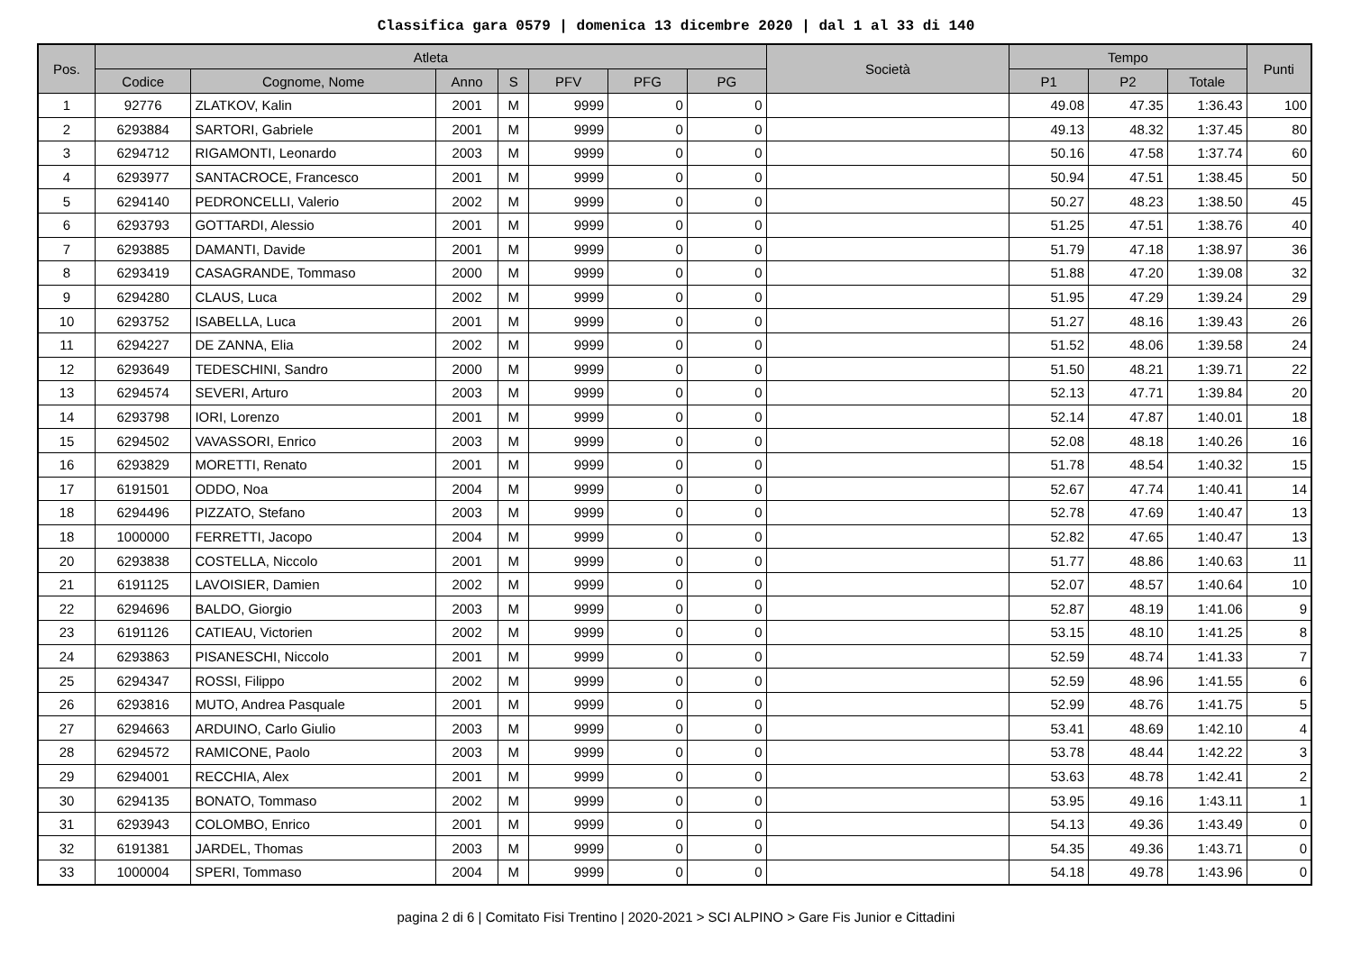Classifica gara 0579 | domenica 13 dicembre 2020 | dal 1 al 33 di 140
| Pos. | Atleta | | | | | | | Società | Tempo | | | Punti |
| --- | --- | --- | --- | --- | --- | --- | --- | --- | --- | --- | --- | --- |
| | Codice | Cognome, Nome | Anno | S | PFV | PFG | PG | | P1 | P2 | Totale | |
| 1 | 92776 | ZLATKOV, Kalin | 2001 | M | 9999 | 0 | 0 | | 49.08 | 47.35 | 1:36.43 | 100 |
| 2 | 6293884 | SARTORI, Gabriele | 2001 | M | 9999 | 0 | 0 | | 49.13 | 48.32 | 1:37.45 | 80 |
| 3 | 6294712 | RIGAMONTI, Leonardo | 2003 | M | 9999 | 0 | 0 | | 50.16 | 47.58 | 1:37.74 | 60 |
| 4 | 6293977 | SANTACROCE, Francesco | 2001 | M | 9999 | 0 | 0 | | 50.94 | 47.51 | 1:38.45 | 50 |
| 5 | 6294140 | PEDRONCELLI, Valerio | 2002 | M | 9999 | 0 | 0 | | 50.27 | 48.23 | 1:38.50 | 45 |
| 6 | 6293793 | GOTTARDI, Alessio | 2001 | M | 9999 | 0 | 0 | | 51.25 | 47.51 | 1:38.76 | 40 |
| 7 | 6293885 | DAMANTI, Davide | 2001 | M | 9999 | 0 | 0 | | 51.79 | 47.18 | 1:38.97 | 36 |
| 8 | 6293419 | CASAGRANDE, Tommaso | 2000 | M | 9999 | 0 | 0 | | 51.88 | 47.20 | 1:39.08 | 32 |
| 9 | 6294280 | CLAUS, Luca | 2002 | M | 9999 | 0 | 0 | | 51.95 | 47.29 | 1:39.24 | 29 |
| 10 | 6293752 | ISABELLA, Luca | 2001 | M | 9999 | 0 | 0 | | 51.27 | 48.16 | 1:39.43 | 26 |
| 11 | 6294227 | DE ZANNA, Elia | 2002 | M | 9999 | 0 | 0 | | 51.52 | 48.06 | 1:39.58 | 24 |
| 12 | 6293649 | TEDESCHINI, Sandro | 2000 | M | 9999 | 0 | 0 | | 51.50 | 48.21 | 1:39.71 | 22 |
| 13 | 6294574 | SEVERI, Arturo | 2003 | M | 9999 | 0 | 0 | | 52.13 | 47.71 | 1:39.84 | 20 |
| 14 | 6293798 | IORI, Lorenzo | 2001 | M | 9999 | 0 | 0 | | 52.14 | 47.87 | 1:40.01 | 18 |
| 15 | 6294502 | VAVASSORI, Enrico | 2003 | M | 9999 | 0 | 0 | | 52.08 | 48.18 | 1:40.26 | 16 |
| 16 | 6293829 | MORETTI, Renato | 2001 | M | 9999 | 0 | 0 | | 51.78 | 48.54 | 1:40.32 | 15 |
| 17 | 6191501 | ODDO, Noa | 2004 | M | 9999 | 0 | 0 | | 52.67 | 47.74 | 1:40.41 | 14 |
| 18 | 6294496 | PIZZATO, Stefano | 2003 | M | 9999 | 0 | 0 | | 52.78 | 47.69 | 1:40.47 | 13 |
| 18 | 1000000 | FERRETTI, Jacopo | 2004 | M | 9999 | 0 | 0 | | 52.82 | 47.65 | 1:40.47 | 13 |
| 20 | 6293838 | COSTELLA, Niccolo | 2001 | M | 9999 | 0 | 0 | | 51.77 | 48.86 | 1:40.63 | 11 |
| 21 | 6191125 | LAVOISIER, Damien | 2002 | M | 9999 | 0 | 0 | | 52.07 | 48.57 | 1:40.64 | 10 |
| 22 | 6294696 | BALDO, Giorgio | 2003 | M | 9999 | 0 | 0 | | 52.87 | 48.19 | 1:41.06 | 9 |
| 23 | 6191126 | CATIEAU, Victorien | 2002 | M | 9999 | 0 | 0 | | 53.15 | 48.10 | 1:41.25 | 8 |
| 24 | 6293863 | PISANESCHI, Niccolo | 2001 | M | 9999 | 0 | 0 | | 52.59 | 48.74 | 1:41.33 | 7 |
| 25 | 6294347 | ROSSI, Filippo | 2002 | M | 9999 | 0 | 0 | | 52.59 | 48.96 | 1:41.55 | 6 |
| 26 | 6293816 | MUTO, Andrea Pasquale | 2001 | M | 9999 | 0 | 0 | | 52.99 | 48.76 | 1:41.75 | 5 |
| 27 | 6294663 | ARDUINO, Carlo Giulio | 2003 | M | 9999 | 0 | 0 | | 53.41 | 48.69 | 1:42.10 | 4 |
| 28 | 6294572 | RAMICONE, Paolo | 2003 | M | 9999 | 0 | 0 | | 53.78 | 48.44 | 1:42.22 | 3 |
| 29 | 6294001 | RECCHIA, Alex | 2001 | M | 9999 | 0 | 0 | | 53.63 | 48.78 | 1:42.41 | 2 |
| 30 | 6294135 | BONATO, Tommaso | 2002 | M | 9999 | 0 | 0 | | 53.95 | 49.16 | 1:43.11 | 1 |
| 31 | 6293943 | COLOMBO, Enrico | 2001 | M | 9999 | 0 | 0 | | 54.13 | 49.36 | 1:43.49 | 0 |
| 32 | 6191381 | JARDEL, Thomas | 2003 | M | 9999 | 0 | 0 | | 54.35 | 49.36 | 1:43.71 | 0 |
| 33 | 1000004 | SPERI, Tommaso | 2004 | M | 9999 | 0 | 0 | | 54.18 | 49.78 | 1:43.96 | 0 |
pagina 2 di 6 | Comitato Fisi Trentino | 2020-2021 > SCI ALPINO > Gare Fis Junior e Cittadini